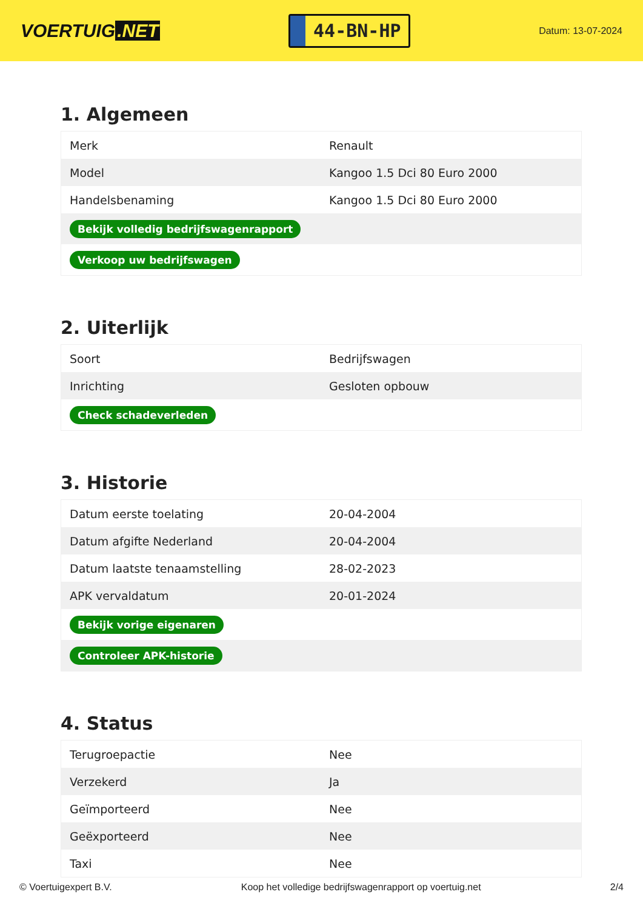VOERTUIG.NET
44-BN-HP
Datum: 13-07-2024
1. Algemeen
| Merk | Renault |
| Model | Kangoo 1.5 Dci 80 Euro 2000 |
| Handelsbenaming | Kangoo 1.5 Dci 80 Euro 2000 |
| Bekijk volledig bedrijfswagenrapport | |
| Verkoop uw bedrijfswagen | |
2. Uiterlijk
| Soort | Bedrijfswagen |
| Inrichting | Gesloten opbouw |
| Check schadeverleden | |
3. Historie
| Datum eerste toelating | 20-04-2004 |
| Datum afgifte Nederland | 20-04-2004 |
| Datum laatste tenaamstelling | 28-02-2023 |
| APK vervaldatum | 20-01-2024 |
| Bekijk vorige eigenaren | |
| Controleer APK-historie | |
4. Status
| Terugroepactie | Nee |
| Verzekerd | Ja |
| Geïmporteerd | Nee |
| Geëxporteerd | Nee |
| Taxi | Nee |
© Voertuigexpert B.V. Koop het volledige bedrijfswagenrapport op voertuig.net 2/4